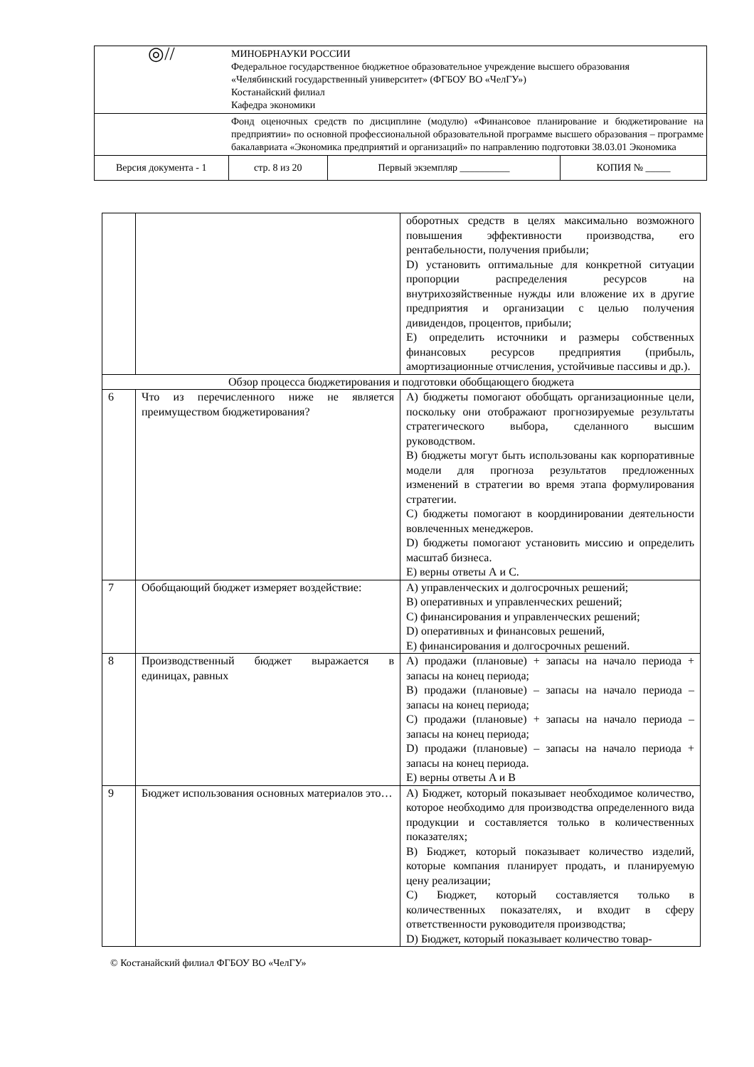| ◎// | МИНОБРНАУКИ РОССИИ Федеральное государственное бюджетное образовательное учреждение высшего образования «Челябинский государственный университет» (ФГБОУ ВО «ЧелГУ») Костанайский филиал Кафедра экономики | | | |
| | Фонд оценочных средств по дисциплине (модулю) «Финансовое планирование и бюджетирование на предприятии» по основной профессиональной образовательной программе высшего образования – программе бакалавриата «Экономика предприятий и организаций» по направлению подготовки 38.03.01 Экономика | | | |
| Версия документа - 1 | | стр. 8 из 20 | Первый экземпляр __________ | КОПИЯ № _____ |
| | | оборотных средств в целях максимально возможного повышения эффективности производства, его рентабельности, получения прибыли; D) установить оптимальные для конкретной ситуации пропорции распределения ресурсов на внутрихозяйственные нужды или вложение их в другие предприятия и организации с целью получения дивидендов, процентов, прибыли; E) определить источники и размеры собственных финансовых ресурсов предприятия (прибыль, амортизационные отчисления, устойчивые пассивы и др.). |
| Обзор процесса бюджетирования и подготовки обобщающего бюджета | | |
| 6 | Что из перечисленного ниже не является преимуществом бюджетирования? | A) бюджеты помогают обобщать организационные цели, поскольку они отображают прогнозируемые результаты стратегического выбора, сделанного высшим руководством. B) бюджеты могут быть использованы как корпоративные модели для прогноза результатов предложенных изменений в стратегии во время этапа формулирования стратегии. C) бюджеты помогают в координировании деятельности вовлеченных менеджеров. D) бюджеты помогают установить миссию и определить масштаб бизнеса. E) верны ответы А и С. |
| 7 | Обобщающий бюджет измеряет воздействие: | A) управленческих и долгосрочных решений; B) оперативных и управленческих решений; C) финансирования и управленческих решений; D) оперативных и финансовых решений, E) финансирования и долгосрочных решений. |
| 8 | Производственный бюджет выражается в единицах, равных | A) продажи (плановые) + запасы на начало периода + запасы на конец периода; B) продажи (плановые) – запасы на начало периода –запасы на конец периода; C) продажи (плановые) + запасы на начало периода –запасы на конец периода; D) продажи (плановые) – запасы на начало периода + запасы на конец периода. E) верны ответы A и B |
| 9 | Бюджет использования основных материалов это… | A) Бюджет, который показывает необходимое количество, которое необходимо для производства определенного вида продукции и составляется только в количественных показателях; B) Бюджет, который показывает количество изделий, которые компания планирует продать, и планируемую цену реализации; C) Бюджет, который составляется только в количественных показателях, и входит в сферу ответственности руководителя производства; D) Бюджет, который показывает количество товар- |
© Костанайский филиал ФГБОУ ВО «ЧелГУ»